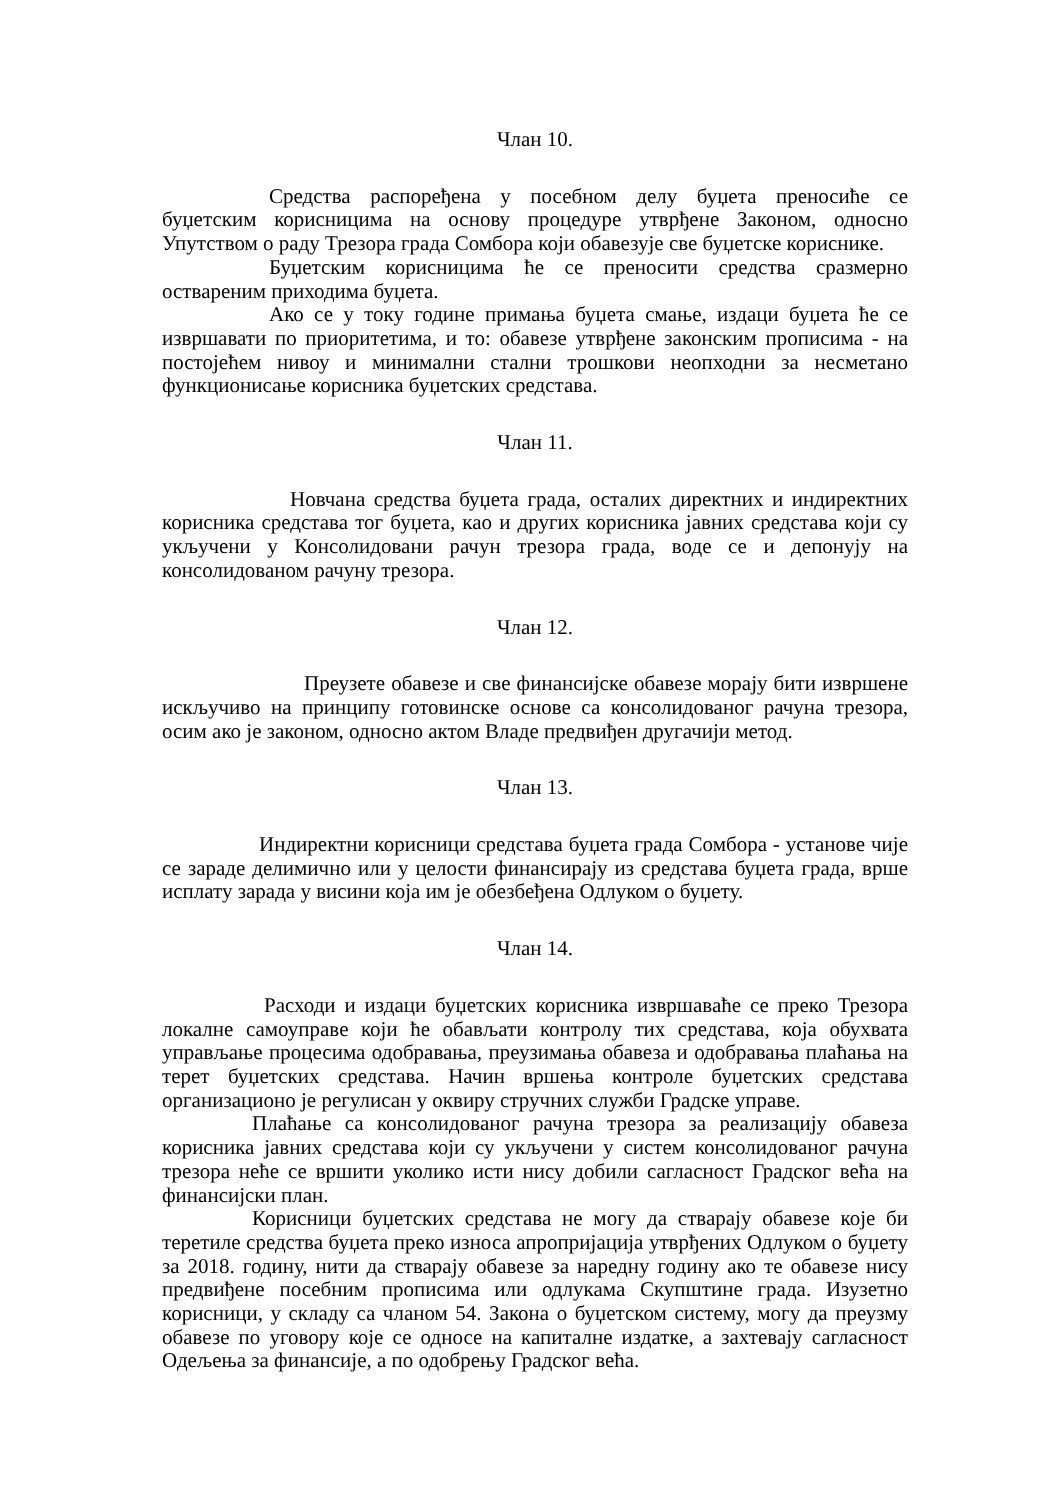Члан 10.
Средства распоређена у посебном делу буџета преносиће се буџетским корисницима на основу процедуре утврђене Законом, односно Упутством о раду Трезора града Сомбора који обавезује све буџетске кориснике.
Буџетским корисницима ће се преносити средства сразмерно оствареним приходима буџета.
Ако се у току године примања буџета смање, издаци буџета ће се извршавати по приоритетима, и то: обавезе утврђене законским прописима - на постојећем нивоу и минимални стални трошкови неопходни за несметано функционисање корисника буџетских средстава.
Члан 11.
Новчана средства буџета града, осталих директних и индиректних корисника средстава тог буџета, као и других корисника јавних средстава који су укључени у Консолидовани рачун трезора града, воде се и депонују на консолидованом рачуну трезора.
Члан 12.
Преузете обавезе и све финансијске обавезе морају бити извршене искључиво на принципу готовинске основе са консолидованог рачуна трезора, осим ако је законом, односно актом Владе предвиђен другачији метод.
Члан 13.
Индиректни корисници средстава буџета града Сомбора - установе чије се зараде делимично или у целости финансирају из средстава буџета града, врше исплату зарада у висини која им је обезбеђена Одлуком о буџету.
Члан 14.
Расходи и издаци буџетских корисника извршаваће се преко Трезора локалне самоуправе који ће обављати контролу тих средстава, која обухвата управљање процесима одобравања, преузимања обавеза и одобравања плаћања на терет буџетских средстава. Начин вршења контроле буџетских средстава организационо је регулисан у оквиру стручних служби Градске управе.
Плаћање са консолидованог рачуна трезора за реализацију обавеза корисника јавних средстава који су укључени у систем консолидованог рачуна трезора неће се вршити уколико исти нису добили сагласност Градског већа на финансијски план.
Корисници буџетских средстава не могу да стварају обавезе које би теретиле средства буџета преко износа апропријација утврђених Одлуком о буџету за 2018. годину, нити да стварају обавезе за наредну годину ако те обавезе нису предвиђене посебним прописима или одлукама Скупштине града. Изузетно корисници, у складу са чланом 54. Закона о буџетском систему, могу да преузму обавезе по уговору које се односе на капиталне издатке, а захтевају сагласност Одељења за финансије, а по одобрењу Градског већа.